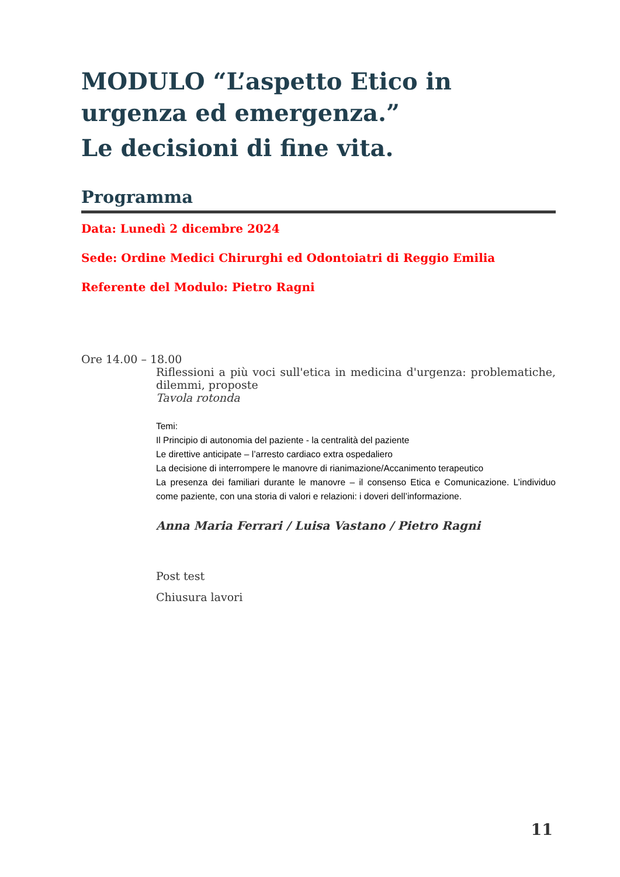MODULO “L’aspetto Etico in urgenza ed emergenza.”
Le decisioni di fine vita.
Programma
Data: Lunedì 2 dicembre 2024
Sede: Ordine Medici Chirurghi ed Odontoiatri di Reggio Emilia
Referente del Modulo: Pietro Ragni
Ore 14.00 – 18.00
Riflessioni a più voci sull'etica in medicina d'urgenza: problematiche, dilemmi, proposte
Tavola rotonda
Temi:
Il Principio di autonomia del paziente - la centralità del paziente
Le direttive anticipate – l’arresto cardiaco extra ospedaliero
La decisione di interrompere le manovre di rianimazione/Accanimento terapeutico
La presenza dei familiari durante le manovre – il consenso Etica e Comunicazione. L’individuo come paziente, con una storia di valori e relazioni: i doveri dell’informazione.
Anna Maria Ferrari / Luisa Vastano / Pietro Ragni
Post test
Chiusura lavori
11